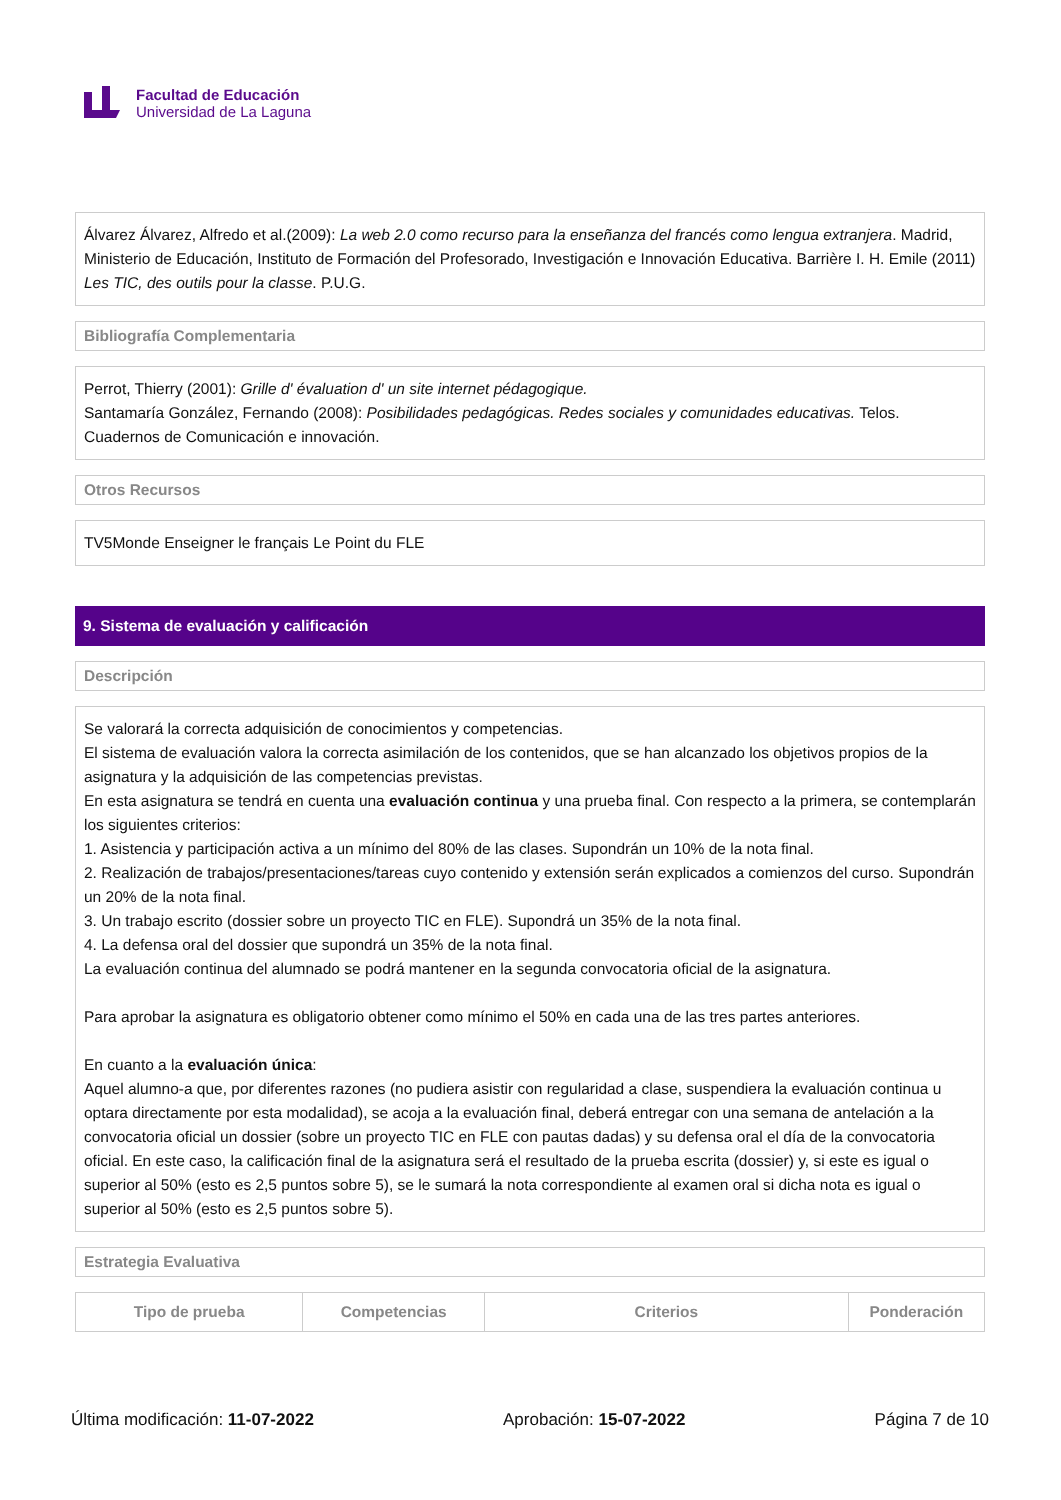Facultad de Educación
Universidad de La Laguna
Álvarez Álvarez, Alfredo et al.(2009): La web 2.0 como recurso para la enseñanza del francés como lengua extranjera. Madrid, Ministerio de Educación, Instituto de Formación del Profesorado, Investigación e Innovación Educativa. Barrière I. H. Emile (2011) Les TIC, des outils pour la classe. P.U.G.
Bibliografía Complementaria
Perrot, Thierry (2001): Grille d' évaluation d' un site internet pédagogique.
Santamaría González, Fernando (2008): Posibilidades pedagógicas. Redes sociales y comunidades educativas. Telos. Cuadernos de Comunicación e innovación.
Otros Recursos
TV5Monde Enseigner le français Le Point du FLE
9. Sistema de evaluación y calificación
Descripción
Se valorará la correcta adquisición de conocimientos y competencias.
El sistema de evaluación valora la correcta asimilación de los contenidos, que se han alcanzado los objetivos propios de la asignatura y la adquisición de las competencias previstas.
En esta asignatura se tendrá en cuenta una evaluación continua y una prueba final. Con respecto a la primera, se contemplarán los siguientes criterios:
1. Asistencia y participación activa a un mínimo del 80% de las clases. Supondrán un 10% de la nota final.
2. Realización de trabajos/presentaciones/tareas cuyo contenido y extensión serán explicados a comienzos del curso. Supondrán un 20% de la nota final.
3. Un trabajo escrito (dossier sobre un proyecto TIC en FLE). Supondrá un 35% de la nota final.
4. La defensa oral del dossier que supondrá un 35% de la nota final.
La evaluación continua del alumnado se podrá mantener en la segunda convocatoria oficial de la asignatura.
Para aprobar la asignatura es obligatorio obtener como mínimo el 50% en cada una de las tres partes anteriores.
En cuanto a la evaluación única:
Aquel alumno-a que, por diferentes razones (no pudiera asistir con regularidad a clase, suspendiera la evaluación continua u optara directamente por esta modalidad), se acoja a la evaluación final, deberá entregar con una semana de antelación a la convocatoria oficial un dossier (sobre un proyecto TIC en FLE con pautas dadas) y su defensa oral el día de la convocatoria oficial. En este caso, la calificación final de la asignatura será el resultado de la prueba escrita (dossier) y, si este es igual o superior al 50% (esto es 2,5 puntos sobre 5), se le sumará la nota correspondiente al examen oral si dicha nota es igual o superior al 50% (esto es 2,5 puntos sobre 5).
Estrategia Evaluativa
| Tipo de prueba | Competencias | Criterios | Ponderación |
| --- | --- | --- | --- |
Última modificación: 11-07-2022 Aprobación: 15-07-2022 Página 7 de 10